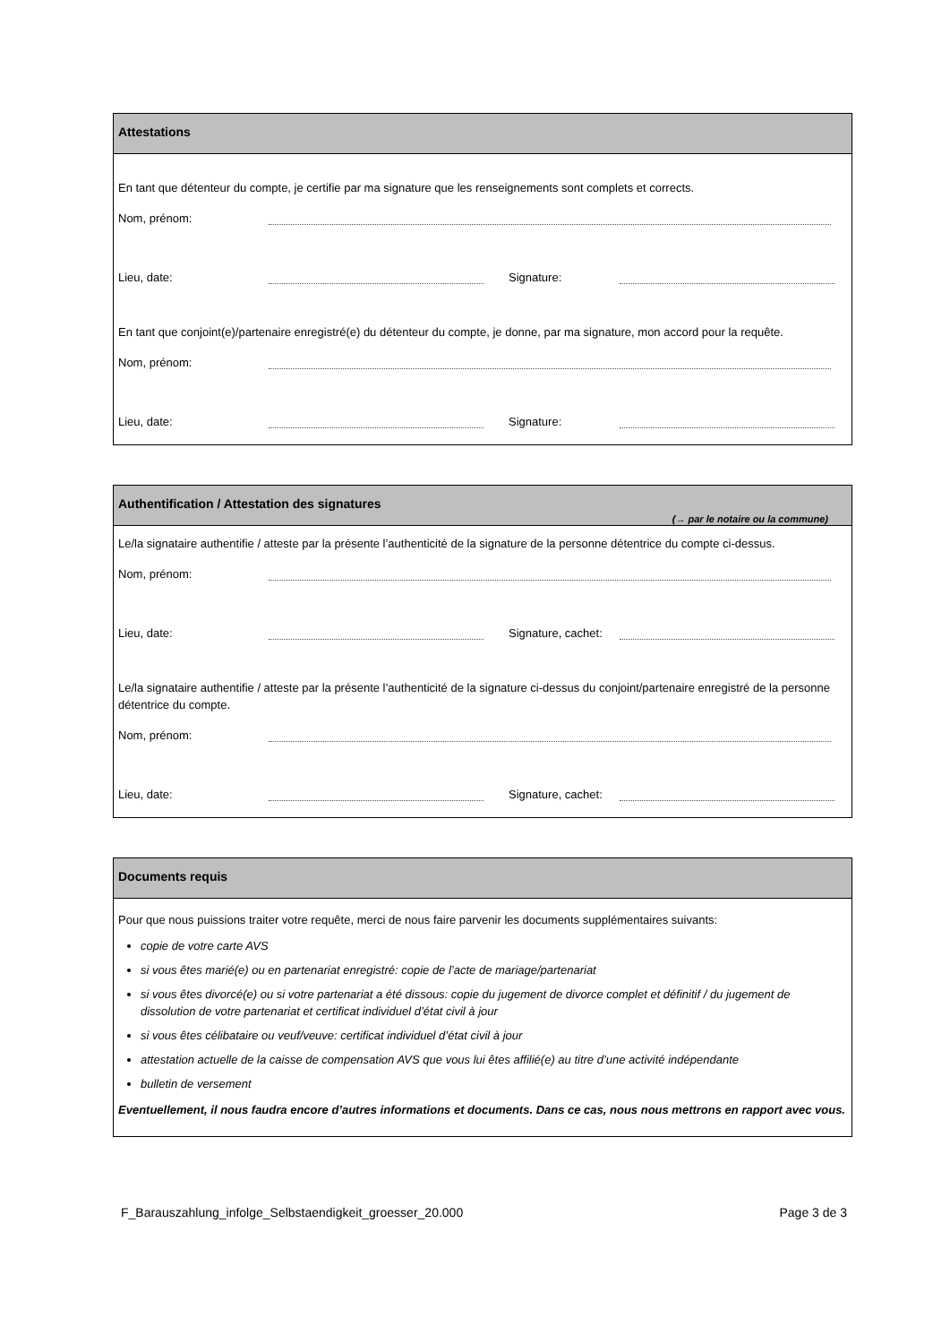Attestations
En tant que détenteur du compte, je certifie par ma signature que les renseignements sont complets et corrects.
Nom, prénom:
Lieu, date: Signature:
En tant que conjoint(e)/partenaire enregistré(e) du détenteur du compte, je donne, par ma signature, mon accord pour la requête.
Nom, prénom:
Lieu, date: Signature:
Authentification / Attestation des signatures (→ par le notaire ou la commune)
Le/la signataire authentifie / atteste par la présente l’authenticité de la signature de la personne détentrice du compte ci-dessus.
Nom, prénom:
Lieu, date: Signature, cachet:
Le/la signataire authentifie / atteste par la présente l’authenticité de la signature ci-dessus du conjoint/partenaire enregistré de la personne détentrice du compte.
Nom, prénom:
Lieu, date: Signature, cachet:
Documents requis
Pour que nous puissions traiter votre requête, merci de nous faire parvenir les documents supplémentaires suivants:
copie de votre carte AVS
si vous êtes marié(e) ou en partenariat enregistré: copie de l’acte de mariage/partenariat
si vous êtes divorcé(e) ou si votre partenariat a été dissous: copie du jugement de divorce complet et définitif / du jugement de dissolution de votre partenariat et certificat individuel d’état civil à jour
si vous êtes célibataire ou veuf/veuve: certificat individuel d’état civil à jour
attestation actuelle de la caisse de compensation AVS que vous lui êtes affilié(e) au titre d’une activité indépendante
bulletin de versement
Eventuellement, il nous faudra encore d’autres informations et documents. Dans ce cas, nous nous mettrons en rapport avec vous.
F_Barauszahlung_infolge_Selbstaendigkeit_groesser_20.000 Page 3 de 3